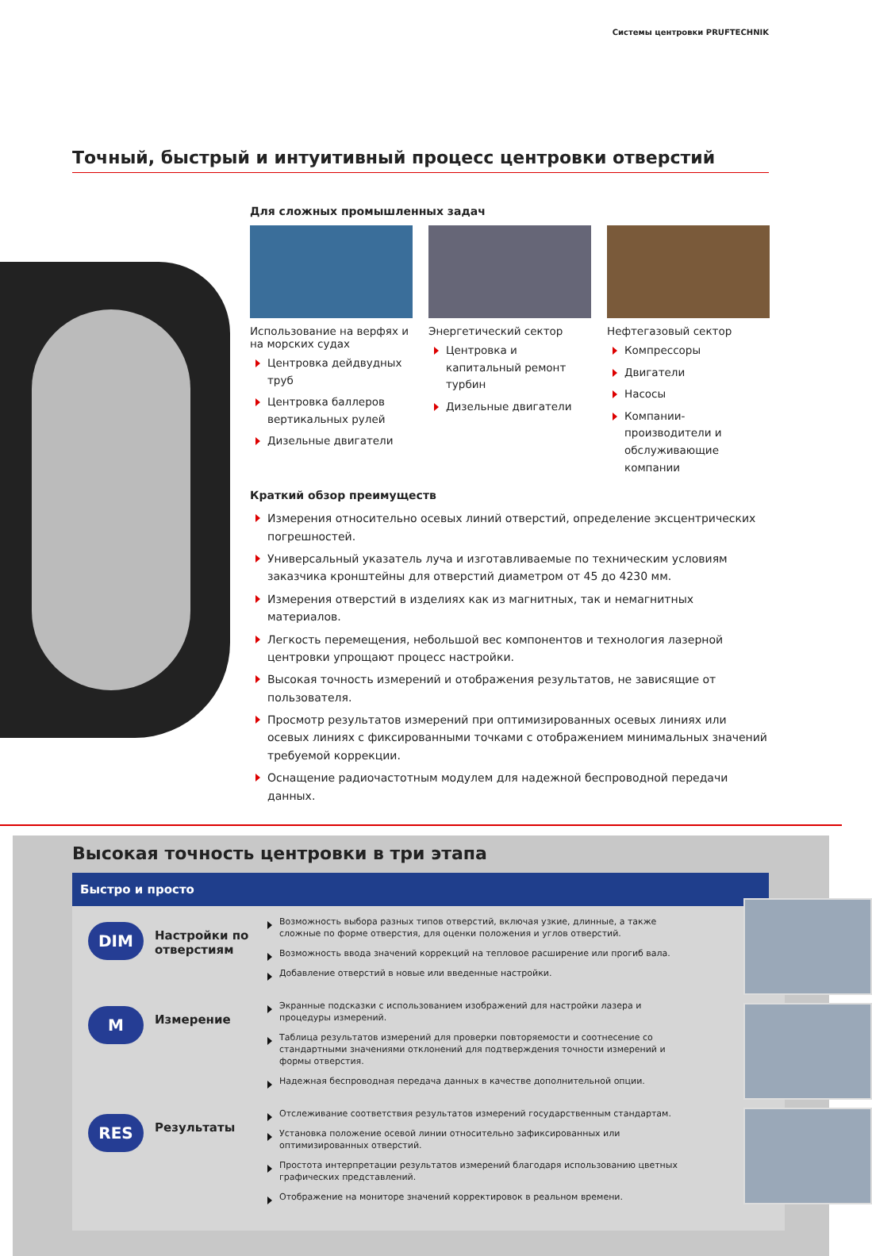Системы центровки PRUFTECHNIK
Точный, быстрый и интуитивный процесс центровки отверстий
Для сложных промышленных задач
Использование на верфях и на морских судах
Центровка дейдвудных труб
Центровка баллеров вертикальных рулей
Дизельные двигатели
Энергетический сектор
Центровка и капитальный ремонт турбин
Дизельные двигатели
Нефтегазовый сектор
Компрессоры
Двигатели
Насосы
Компании-производители и обслуживающие компании
Краткий обзор преимуществ
Измерения относительно осевых линий отверстий, определение эксцентрических погрешностей.
Универсальный указатель луча и изготавливаемые по техническим условиям заказчика кронштейны для отверстий диаметром от 45 до 4230 мм.
Измерения отверстий в изделиях как из магнитных, так и немагнитных материалов.
Легкость перемещения, небольшой вес компонентов и технология лазерной центровки упрощают процесс настройки.
Высокая точность измерений и отображения результатов, не зависящие от пользователя.
Просмотр результатов измерений при оптимизированных осевых линиях или осевых линиях с фиксированными точками с отображением минимальных значений требуемой коррекции.
Оснащение радиочастотным модулем для надежной беспроводной передачи данных.
Высокая точность центровки в три этапа
Быстро и просто
DIM
Настройки по отверстиям
Возможность выбора разных типов отверстий, включая узкие, длинные, а также сложные по форме отверстия, для оценки положения и углов отверстий.
Возможность ввода значений коррекций на тепловое расширение или прогиб вала.
Добавление отверстий в новые или введенные настройки.
M
Измерение
Экранные подсказки с использованием изображений для настройки лазера и процедуры измерений.
Таблица результатов измерений для проверки повторяемости и соотнесение со стандартными значениями отклонений для подтверждения точности измерений и формы отверстия.
Надежная беспроводная передача данных в качестве дополнительной опции.
RES
Результаты
Отслеживание соответствия результатов измерений государственным стандартам.
Установка положение осевой линии относительно зафиксированных или оптимизированных отверстий.
Простота интерпретации результатов измерений благодаря использованию цветных графических представлений.
Отображение на мониторе значений корректировок в реальном времени.